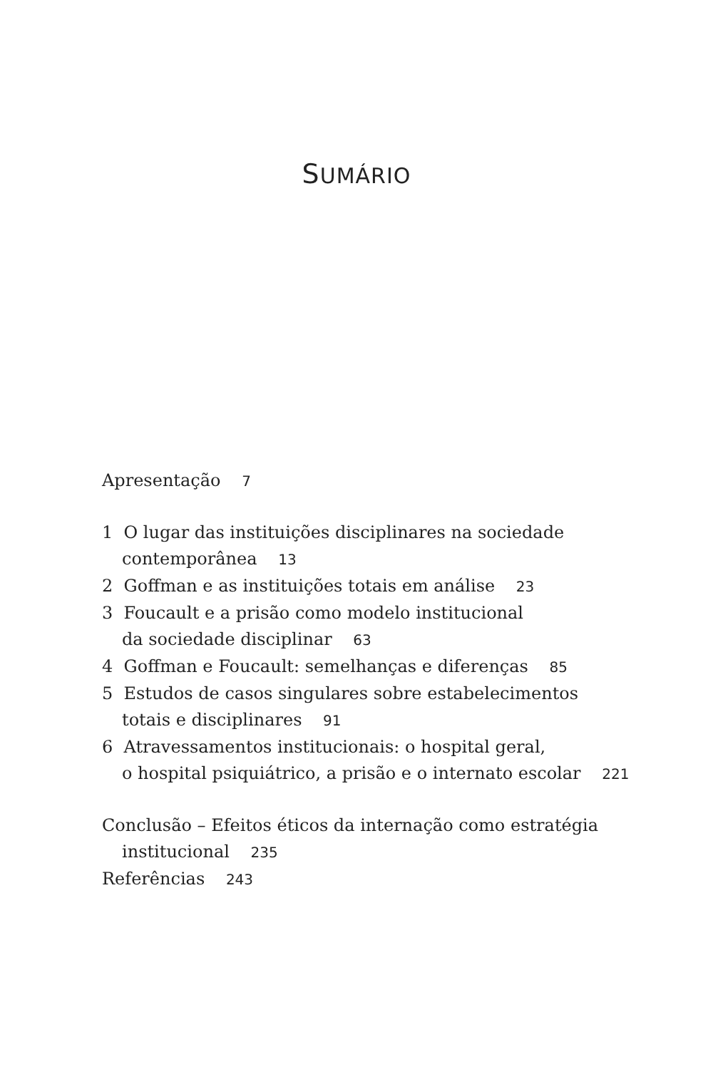SUMÁRIO
Apresentação 7
1 O lugar das instituições disciplinares na sociedade
contemporânea 13
2 Goffman e as instituições totais em análise 23
3 Foucault e a prisão como modelo institucional
da sociedade disciplinar 63
4 Goffman e Foucault: semelhanças e diferenças 85
5 Estudos de casos singulares sobre estabelecimentos
totais e disciplinares 91
6 Atravessamentos institucionais: o hospital geral,
o hospital psiquiátrico, a prisão e o internato escolar 221
Conclusão – Efeitos éticos da internação como estratégia
institucional 235
Referências 243